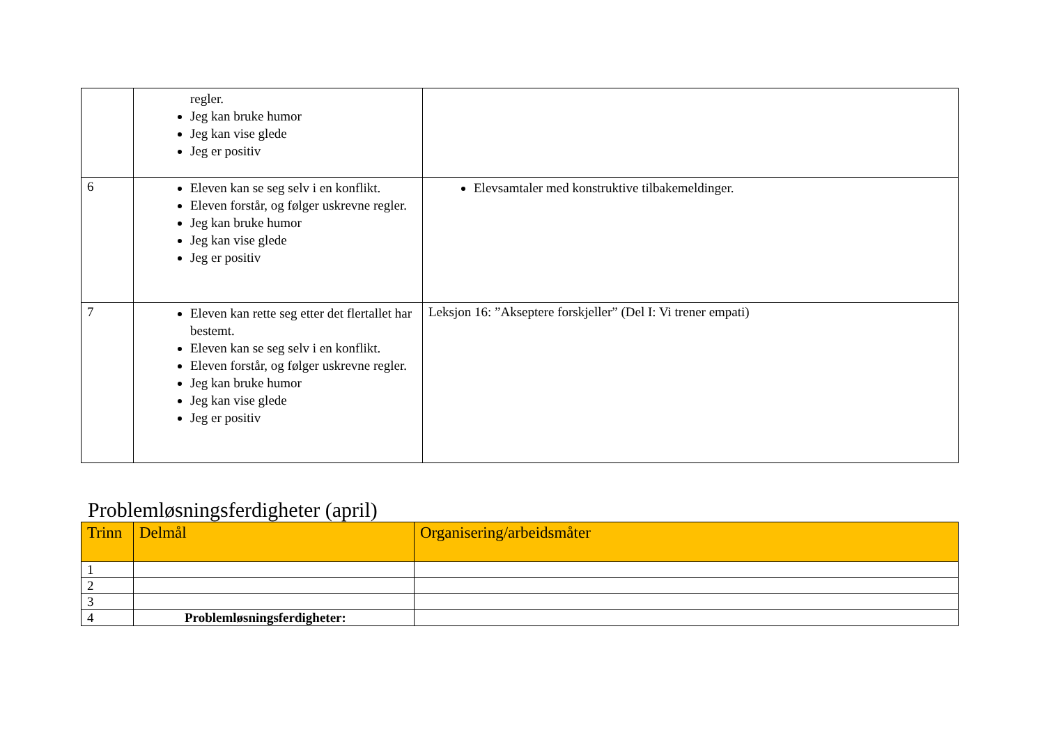| | regler. Jeg kan bruke humor Jeg kan vise glede Jeg er positiv | |
| 6 | Eleven kan se seg selv i en konflikt. Eleven forstår, og følger uskrevne regler. Jeg kan bruke humor Jeg kan vise glede Jeg er positiv | Elevsamtaler med konstruktive tilbakemeldinger. |
| 7 | Eleven kan rette seg etter det flertallet har bestemt. Eleven kan se seg selv i en konflikt. Eleven forstår, og følger uskrevne regler. Jeg kan bruke humor Jeg kan vise glede Jeg er positiv | Leksjon 16: ”Akseptere forskjeller” (Del I: Vi trener empati) |
Problemløsningsferdigheter (april)
| Trinn | Delmål | Organisering/arbeidsmåter |
| --- | --- | --- |
| 1 | | |
| 2 | | |
| 3 | | |
| 4 | Problemløsningsferdigheter: | |